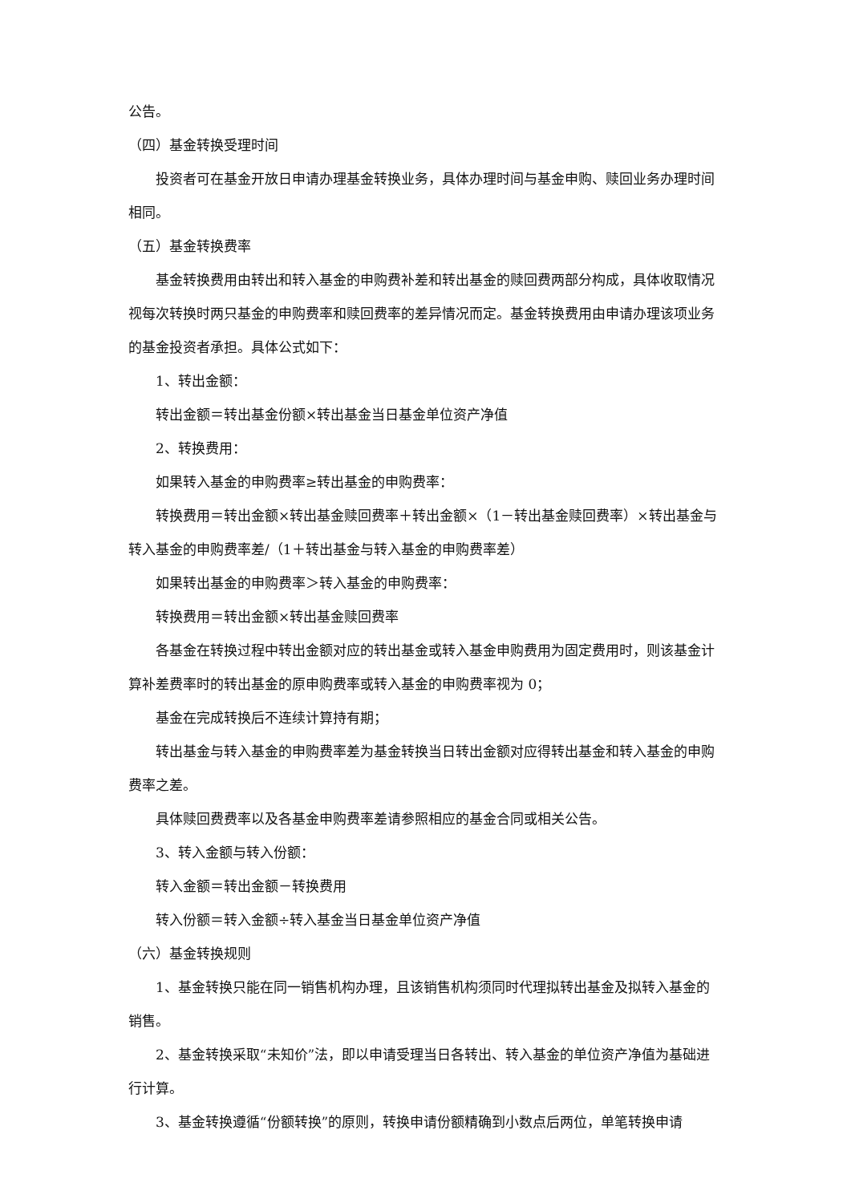公告。
（四）基金转换受理时间
投资者可在基金开放日申请办理基金转换业务，具体办理时间与基金申购、赎回业务办理时间相同。
（五）基金转换费率
基金转换费用由转出和转入基金的申购费补差和转出基金的赎回费两部分构成，具体收取情况视每次转换时两只基金的申购费率和赎回费率的差异情况而定。基金转换费用由申请办理该项业务的基金投资者承担。具体公式如下：
1、转出金额：
转出金额＝转出基金份额×转出基金当日基金单位资产净值
2、转换费用：
如果转入基金的申购费率≥转出基金的申购费率：
转换费用＝转出金额×转出基金赎回费率＋转出金额×（1－转出基金赎回费率）×转出基金与转入基金的申购费率差/（1＋转出基金与转入基金的申购费率差）
如果转出基金的申购费率＞转入基金的申购费率：
转换费用＝转出金额×转出基金赎回费率
各基金在转换过程中转出金额对应的转出基金或转入基金申购费用为固定费用时，则该基金计算补差费率时的转出基金的原申购费率或转入基金的申购费率视为 0；
基金在完成转换后不连续计算持有期；
转出基金与转入基金的申购费率差为基金转换当日转出金额对应得转出基金和转入基金的申购费率之差。
具体赎回费费率以及各基金申购费率差请参照相应的基金合同或相关公告。
3、转入金额与转入份额：
转入金额＝转出金额－转换费用
转入份额＝转入金额÷转入基金当日基金单位资产净值
（六）基金转换规则
1、基金转换只能在同一销售机构办理，且该销售机构须同时代理拟转出基金及拟转入基金的销售。
2、基金转换采取“未知价”法，即以申请受理当日各转出、转入基金的单位资产净值为基础进行计算。
3、基金转换遵循“份额转换”的原则，转换申请份额精确到小数点后两位，单笔转换申请